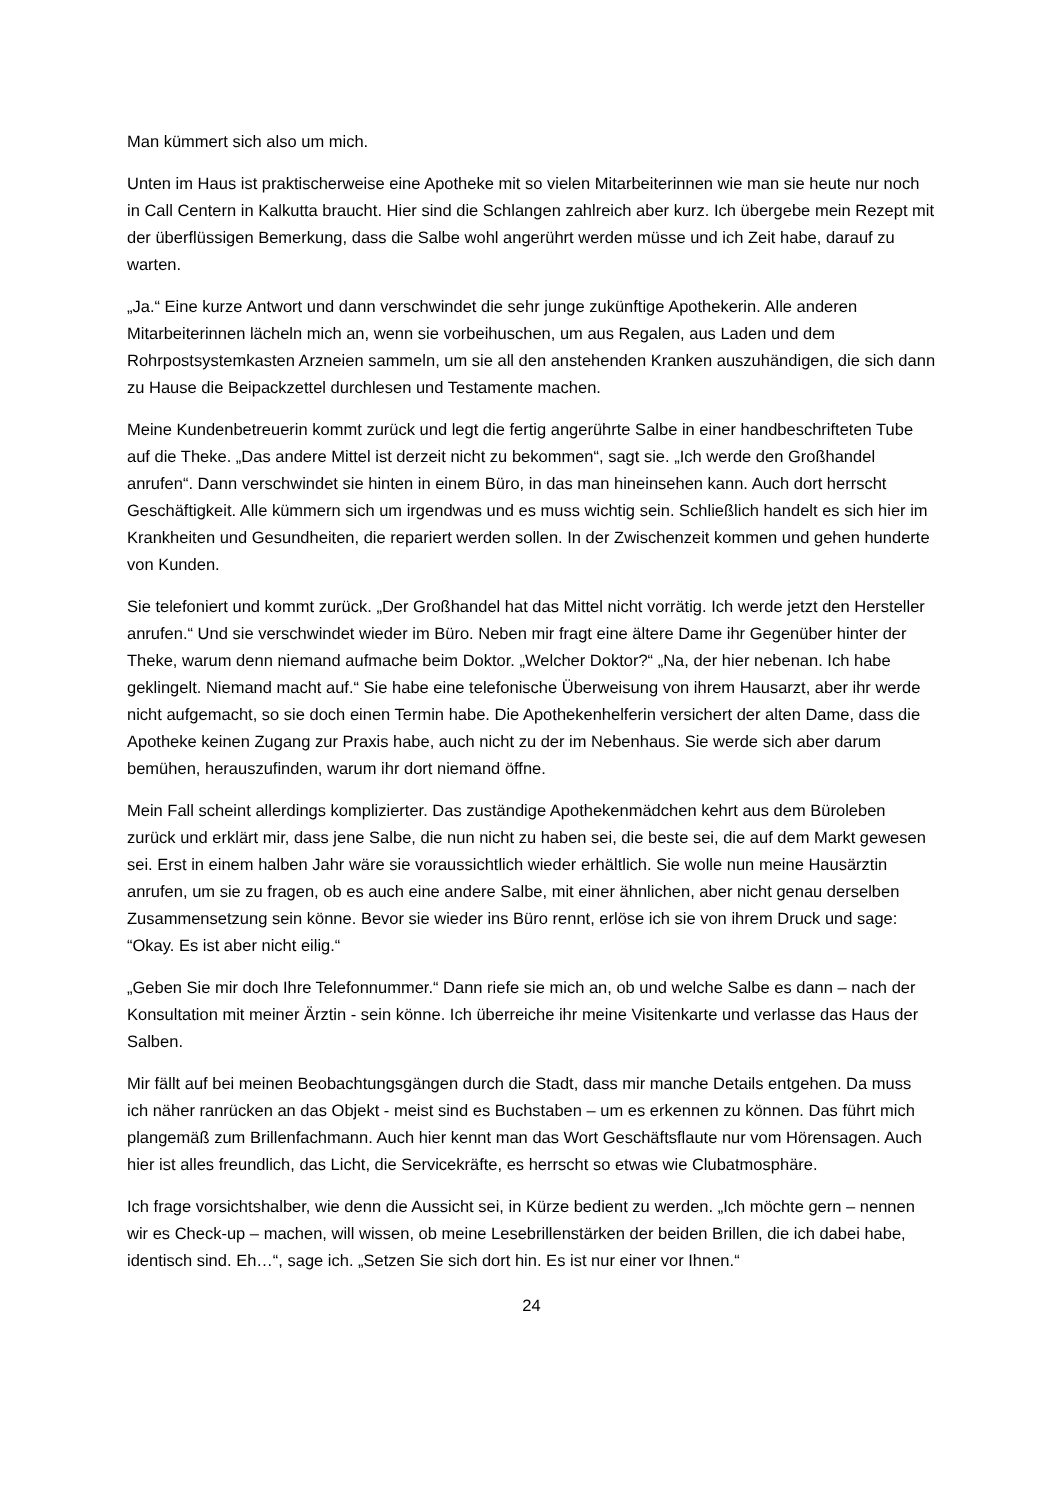Man kümmert sich also um mich.
Unten im Haus ist praktischerweise eine Apotheke mit so vielen Mitarbeiterinnen wie man sie heute nur noch in Call Centern in Kalkutta braucht. Hier sind die Schlangen zahlreich aber kurz. Ich übergebe mein Rezept mit der überflüssigen Bemerkung, dass die Salbe wohl angerührt werden müsse und ich Zeit habe, darauf zu warten.
„Ja.“ Eine kurze Antwort und dann verschwindet die sehr junge zukünftige Apothekerin. Alle anderen Mitarbeiterinnen lächeln mich an, wenn sie vorbeihuschen, um aus Regalen, aus Laden und dem Rohrpostsystemkasten Arzneien sammeln, um sie all den anstehenden Kranken auszuhändigen, die sich dann zu Hause die Beipackzettel durchlesen und Testamente machen.
Meine Kundenbetreuerin kommt zurück und legt die fertig angerührte Salbe in einer handbeschrifteten Tube auf die Theke. „Das andere Mittel ist derzeit nicht zu bekommen“, sagt sie. „Ich werde den Großhandel anrufen“. Dann verschwindet sie hinten in einem Büro, in das man hineinsehen kann. Auch dort herrscht Geschäftigkeit. Alle kümmern sich um irgendwas und es muss wichtig sein. Schließlich handelt es sich hier im Krankheiten und Gesundheiten, die repariert werden sollen. In der Zwischenzeit kommen und gehen hunderte von Kunden.
Sie telefoniert und kommt zurück. „Der Großhandel hat das Mittel nicht vorrätig. Ich werde jetzt den Hersteller anrufen.“ Und sie verschwindet wieder im Büro. Neben mir fragt eine ältere Dame ihr Gegenüber hinter der Theke, warum denn niemand aufmache beim Doktor. „Welcher Doktor?“ „Na, der hier nebenan. Ich habe geklingelt. Niemand macht auf.“ Sie habe eine telefonische Überweisung von ihrem Hausarzt, aber ihr werde nicht aufgemacht, so sie doch einen Termin habe. Die Apothekenhelferin versichert der alten Dame, dass die Apotheke keinen Zugang zur Praxis habe, auch nicht zu der im Nebenhaus. Sie werde sich aber darum bemühen, herauszufinden, warum ihr dort niemand öffne.
Mein Fall scheint allerdings komplizierter. Das zuständige Apothekenmädchen kehrt aus dem Büroleben zurück und erklärt mir, dass jene Salbe, die nun nicht zu haben sei, die beste sei, die auf dem Markt gewesen sei. Erst in einem halben Jahr wäre sie voraussichtlich wieder erhältlich. Sie wolle nun meine Hausärztin anrufen, um sie zu fragen, ob es auch eine andere Salbe, mit einer ähnlichen, aber nicht genau derselben Zusammensetzung sein könne. Bevor sie wieder ins Büro rennt, erlöse ich sie von ihrem Druck und sage: “Okay. Es ist aber nicht eilig.“
„Geben Sie mir doch Ihre Telefonnummer.“ Dann riefe sie mich an, ob und welche Salbe es dann – nach der Konsultation mit meiner Ärztin - sein könne. Ich überreiche ihr meine Visitenkarte und verlasse das Haus der Salben.
Mir fällt auf bei meinen Beobachtungsgängen durch die Stadt, dass mir manche Details entgehen. Da muss ich näher ranrücken an das Objekt - meist sind es Buchstaben – um es erkennen zu können. Das führt mich plangemäß zum Brillenfachmann. Auch hier kennt man das Wort Geschäftsflaute nur vom Hörensagen. Auch hier ist alles freundlich, das Licht, die Servicekräfte, es herrscht so etwas wie Clubatmosphäre.
Ich frage vorsichtshalber, wie denn die Aussicht sei, in Kürze bedient zu werden. „Ich möchte gern – nennen wir es Check-up – machen, will wissen, ob meine Lesebrillenstärken der beiden Brillen, die ich dabei habe, identisch sind. Eh…“, sage ich. „Setzen Sie sich dort hin. Es ist nur einer vor Ihnen.“
24